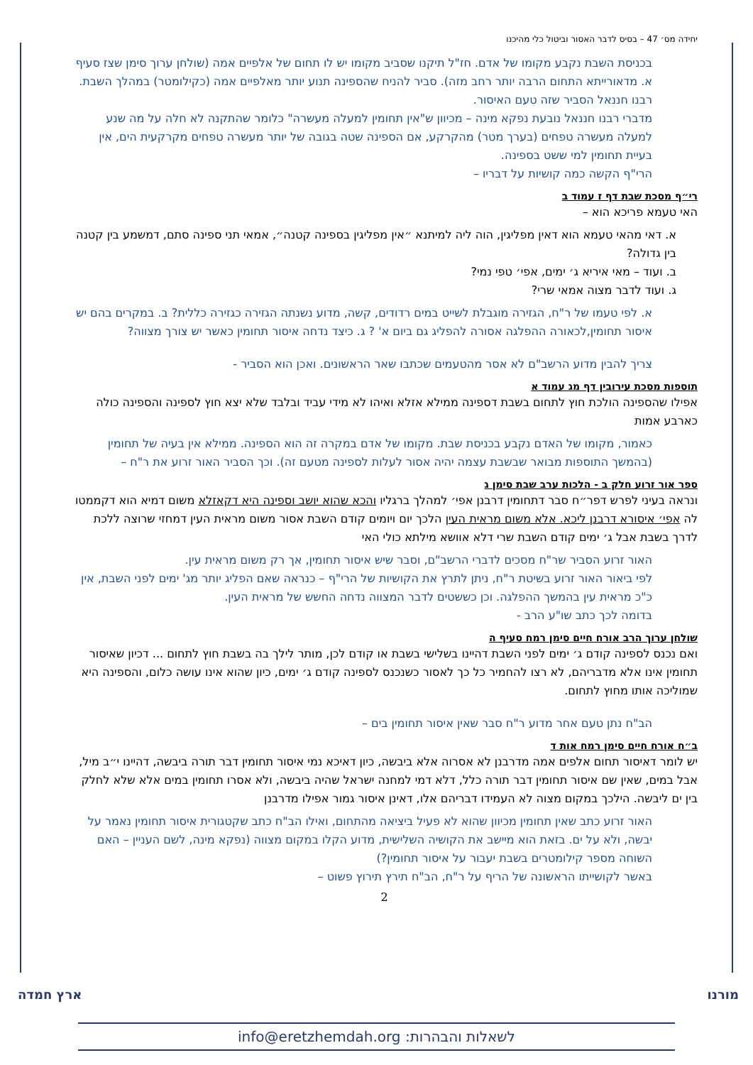יחידה מס׳ 47 – בסיס לדבר האסור וביטול כלי מהיכנו
בכניסת השבת נקבע מקומו של אדם. חז"ל תיקנו שסביב מקומו יש לו תחום של אלפיים אמה (שולחן ערוך סימן שצז סעיף א. מדאורייתא התחום הרבה יותר רחב מזה). סביר להניח שהספינה תנוע יותר מאלפיים אמה (כקילומטר) במהלך השבת. רבנו חננאל הסביר שזה טעם האיסור.
מדברי רבנו חננאל נובעת נפקא מינה – מכיוון ש"אין תחומין למעלה מעשרה" כלומר שהתקנה לא חלה על מה שנע למעלה מעשרה טפחים (בערך מטר) מהקרקע, אם הספינה שטה בגובה של יותר מעשרה טפחים מקרקעית הים, אין בעיית תחומין למי ששט בספינה.
הרי"ף הקשה כמה קושיות על דבריו –
רי״ף מסכת שבת דף ז עמוד ב
האי טעמא פריכא הוא –
א. דאי מהאי טעמא הוא דאין מפליגין, הוה ליה למיתנא ״אין מפליגין בספינה קטנה״, אמאי תני ספינה סתם, דמשמע בין קטנה בין גדולה?
ב. ועוד – מאי איריא ג׳ ימים, אפי׳ טפי נמי?
ג. ועוד לדבר מצוה אמאי שרי?
א. לפי טעמו של ר"ח, הגזירה מוגבלת לשייט במים רדודים, קשה, מדוע נשנתה הגזירה כגזירה כללית? ב. במקרים בהם יש איסור תחומין,לכאורה ההפלגה אסורה להפליג גם ביום א' ? ג. כיצד נדחה איסור תחומין כאשר יש צורך מצווה?
צריך להבין מדוע הרשב"ם לא אסר מהטעמים שכתבו שאר הראשונים. ואכן הוא הסביר -
תוספות מסכת עירובין דף מג עמוד א
אפילו שהספינה הולכת חוץ לתחום בשבת דספינה ממילא אזלא ואיהו לא מידי עביד ובלבד שלא יצא חוץ לספינה והספינה כולה כארבע אמות
כאמור, מקומו של האדם נקבע בכניסת שבת. מקומו של אדם במקרה זה הוא הספינה. ממילא אין בעיה של תחומין (בהמשך התוספות מבואר שבשבת עצמה יהיה אסור לעלות לספינה מטעם זה). וכך הסביר האור זרוע את ר"ח –
ספר אור זרוע חלק ב - הלכות ערב שבת סימן ג
ונראה בעיני לפרש דפר״ח סבר דתחומין דרבנן אפי׳ למהלך ברגליו והכא שהוא יושב וספינה היא דקאזלא משום דמיא הוא דקממטו לה אפי׳ איסורא דרבנן ליכא. אלא משום מראית העין הלכך יום ויומים קודם השבת אסור משום מראית העין דמחזי שרוצה ללכת לדרך בשבת אבל ג׳ ימים קודם השבת שרי דלא אוושא מילתא כולי האי
האור זרוע הסביר שר"ח מסכים לדברי הרשב"ם, וסבר שיש איסור תחומין, אך רק משום מראית עין.
לפי ביאור האור זרוע בשיטת ר"ח, ניתן לתרץ את הקושיות של הרי"ף – כנראה שאם הפליג יותר מג' ימים לפני השבת, אין כ"כ מראית עין בהמשך ההפלגה. וכן כששטים לדבר המצווה נדחה החשש של מראית העין.
בדומה לכך כתב שו"ע הרב -
שולחן ערוך הרב אורח חיים סימן רמח סעיף ה
ואם נכנס לספינה קודם ג׳ ימים לפני השבת דהיינו בשלישי בשבת או קודם לכן, מותר לילך בה בשבת חוץ לתחום ... דכיון שאיסור תחומין אינו אלא מדבריהם, לא רצו להחמיר כל כך לאסור כשנכנס לספינה קודם ג׳ ימים, כיון שהוא אינו עושה כלום, והספינה היא שמוליכה אותו מחוץ לתחום.
הב"ח נתן טעם אחר מדוע ר"ח סבר שאין איסור תחומין בים –
ב״ח אורח חיים סימן רמח אות ד
יש לומר דאיסור תחום אלפים אמה מדרבנן לא אסרוה אלא ביבשה, כיון דאיכא נמי איסור תחומין דבר תורה ביבשה, דהיינו י״ב מיל, אבל במים, שאין שם איסור תחומין דבר תורה כלל, דלא דמי למחנה ישראל שהיה ביבשה, ולא אסרו תחומין במים אלא שלא לחלק בין ים ליבשה. הילכך במקום מצוה לא העמידו דבריהם אלו, דאינן איסור גמור אפילו מדרבנן
האור זרוע כתב שאין תחומין מכיוון שהוא לא פעיל ביציאה מהתחום, ואילו הב"ח כתב שקטגורית איסור תחומין נאמר על יבשה, ולא על ים. בזאת הוא מיישב את הקושיה השלישית, מדוע הקלו במקום מצווה (נפקא מינה, לשם העניין – האם השוחה מספר קילומטרים בשבת יעבור על איסור תחומין?)
באשר לקושייתו הראשונה של הריף על ר"ח, הב"ח תירץ תירוץ פשוט –
2
מורנו ארץ חמדה
לשאלות והבהרות: info@eretzhemdah.org